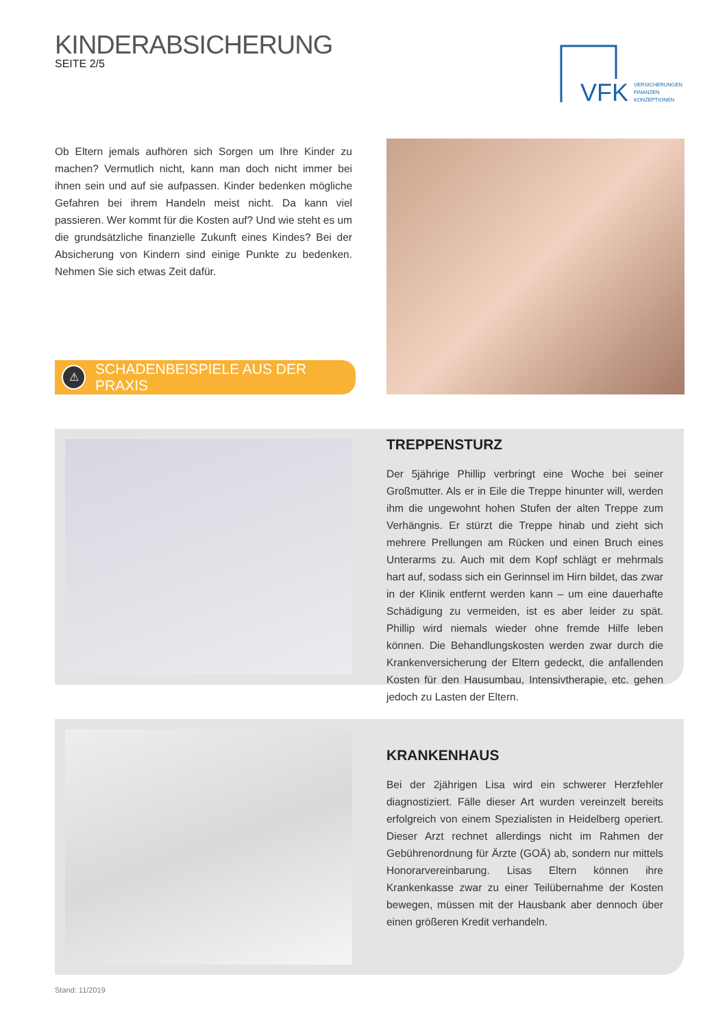KINDERABSICHERUNG
SEITE 2/5
VFK
VERSICHERUNGEN
FINANZEN
KONZEPTIONEN
Ob Eltern jemals aufhören sich Sorgen um Ihre Kinder zu machen? Vermutlich nicht, kann man doch nicht immer bei ihnen sein und auf sie aufpassen. Kinder bedenken mögliche Gefahren bei ihrem Handeln meist nicht. Da kann viel passieren. Wer kommt für die Kosten auf? Und wie steht es um die grundsätzliche finanzielle Zukunft eines Kindes? Bei der Absicherung von Kindern sind einige Punkte zu bedenken. Nehmen Sie sich etwas Zeit dafür.
⚠ SCHADENBEISPIELE AUS DER PRAXIS
TREPPENSTURZ
Der 5jährige Phillip verbringt eine Woche bei seiner Großmutter. Als er in Eile die Treppe hinunter will, werden ihm die ungewohnt hohen Stufen der alten Treppe zum Verhängnis. Er stürzt die Treppe hinab und zieht sich mehrere Prellungen am Rücken und einen Bruch eines Unterarms zu. Auch mit dem Kopf schlägt er mehrmals hart auf, sodass sich ein Gerinnsel im Hirn bildet, das zwar in der Klinik entfernt werden kann – um eine dauerhafte Schädigung zu vermeiden, ist es aber leider zu spät. Phillip wird niemals wieder ohne fremde Hilfe leben können. Die Behandlungskosten werden zwar durch die Krankenversicherung der Eltern gedeckt, die anfallenden Kosten für den Hausumbau, Intensivtherapie, etc. gehen jedoch zu Lasten der Eltern.
KRANKENHAUS
Bei der 2jährigen Lisa wird ein schwerer Herzfehler diagnostiziert. Fälle dieser Art wurden vereinzelt bereits erfolgreich von einem Spezialisten in Heidelberg operiert. Dieser Arzt rechnet allerdings nicht im Rahmen der Gebührenordnung für Ärzte (GOÄ) ab, sondern nur mittels Honorarvereinbarung. Lisas Eltern können ihre Krankenkasse zwar zu einer Teilübernahme der Kosten bewegen, müssen mit der Hausbank aber dennoch über einen größeren Kredit verhandeln.
Stand: 11/2019